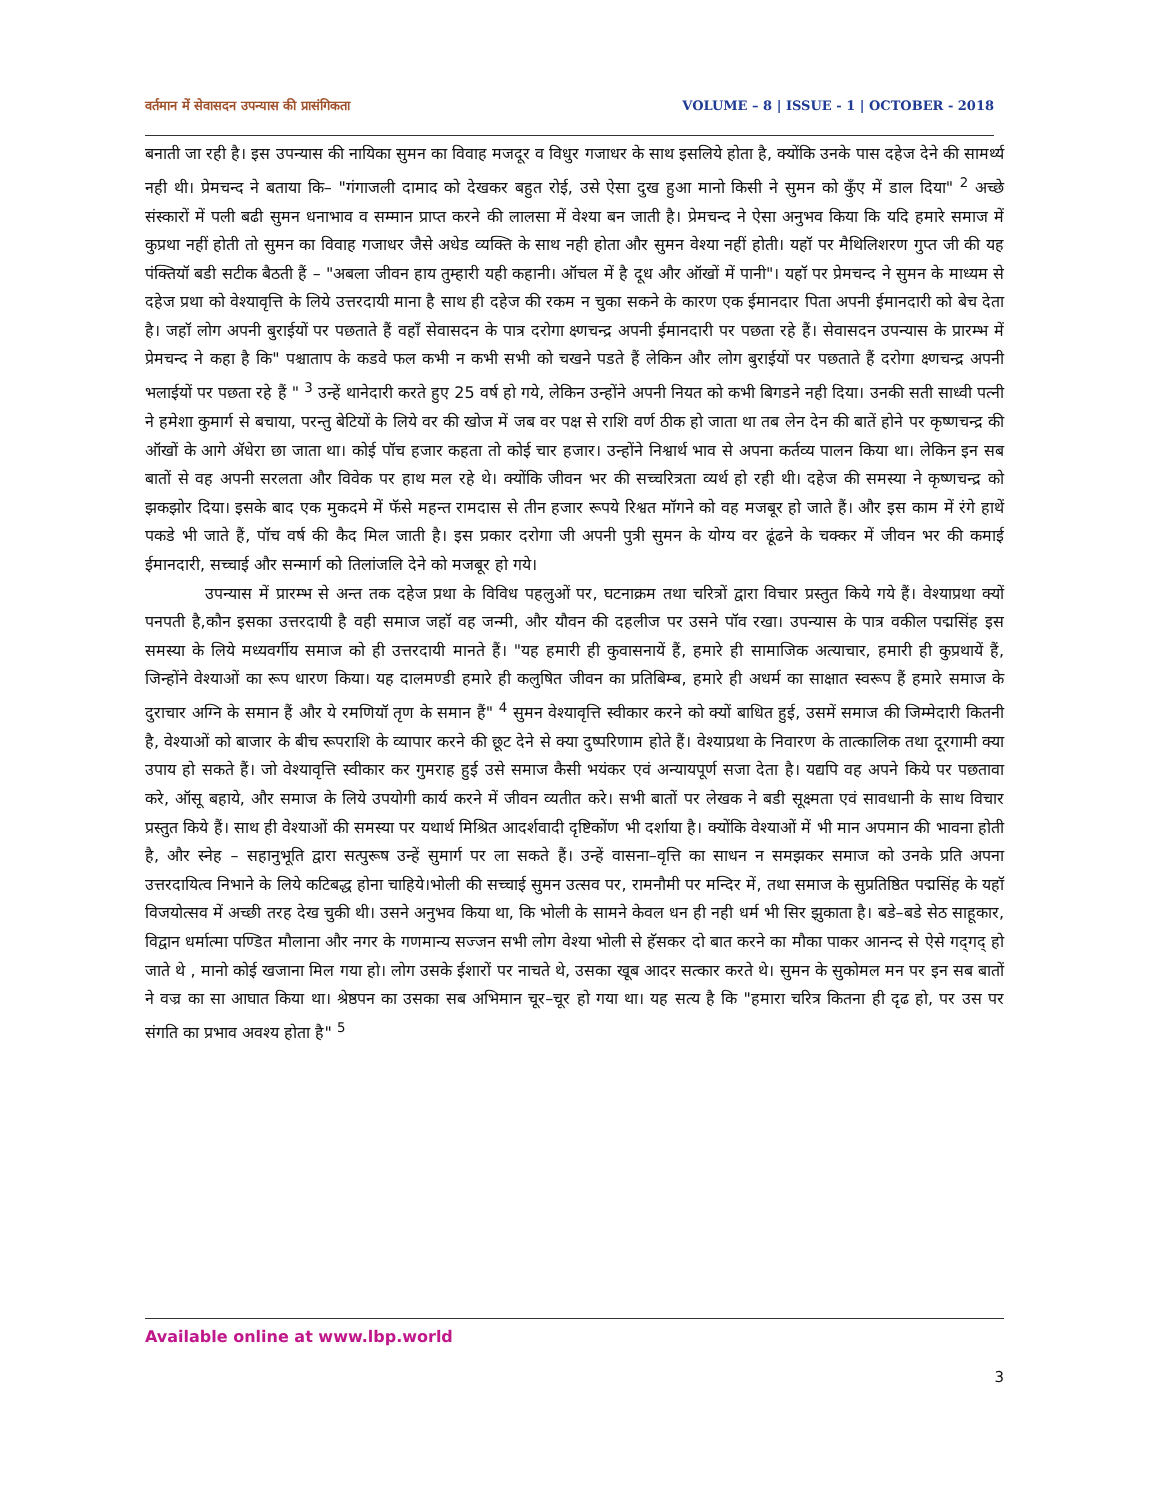वर्तमान में सेवासदन उपन्यास की प्रासंगिकता VOLUME – 8 | ISSUE - 1 | OCTOBER - 2018
बनाती जा रही है। इस उपन्यास की नायिका सुमन का विवाह मजदूर व विधुर गजाधर के साथ इसलिये होता है, क्योंकि उनके पास दहेज देने की सामर्थ्य नही थी। प्रेमचन्द ने बताया कि– "गंगाजली दामाद को देखकर बहुत रोई, उसे ऐसा दुख हुआ मानो किसी ने सुमन को कुँए में डाल दिया" <sup>2</sup> अच्छे संस्कारों में पली बढी सुमन धनाभाव व सम्मान प्राप्त करने की लालसा में वेश्या बन जाती है। प्रेमचन्द ने ऐसा अनुभव किया कि यदि हमारे समाज में कुप्रथा नहीं होती तो सुमन का विवाह गजाधर जैसे अधेड व्यक्ति के साथ नही होता और सुमन वेश्या नहीं होती। यहॉ पर मैथिलिशरण गुप्त जी की यह पंक्तियॉ बडी सटीक बैठती हैं – "अबला जीवन हाय तुम्हारी यही कहानी। ऑचल में है दूध और ऑखों में पानी"। यहॉ पर प्रेमचन्द ने सुमन के माध्यम से दहेज प्रथा को वेश्यावृत्ति के लिये उत्तरदायी माना है साथ ही दहेज की रकम न चुका सकने के कारण एक ईमानदार पिता अपनी ईमानदारी को बेच देता है। जहॉ लोग अपनी बुराईयों पर पछताते हैं वहॉं सेवासदन के पात्र दरोगा क्ष्णचन्द्र अपनी ईमानदारी पर पछता रहे हैं। सेवासदन उपन्यास के प्रारम्भ में प्रेमचन्द ने कहा है कि" पश्चाताप के कडवे फल कभी न कभी सभी को चखने पडते हैं लेकिन और लोग बुराईयों पर पछताते हैं दरोगा क्ष्णचन्द्र अपनी भलाईयों पर पछता रहे हैं " <sup>3</sup> उन्हें थानेदारी करते हुए 25 वर्ष हो गये, लेकिन उन्होंने अपनी नियत को कभी बिगडने नही दिया। उनकी सती साध्वी पत्नी ने हमेशा कुमार्ग से बचाया, परन्तु बेटियों के लिये वर की खोज में जब वर पक्ष से राशि वर्ण ठीक हो जाता था तब लेन देन की बातें होने पर कृष्णचन्द्र की ऑखों के आगे ॲधेरा छा जाता था। कोई पॉच हजार कहता तो कोई चार हजार। उन्होंने निश्वार्थ भाव से अपना कर्तव्य पालन किया था। लेकिन इन सब बातों से वह अपनी सरलता और विवेक पर हाथ मल रहे थे। क्योंकि जीवन भर की सच्चरित्रता व्यर्थ हो रही थी। दहेज की समस्या ने कृष्णचन्द्र को झकझोर दिया। इसके बाद एक मुकदमे में फॅसे महन्त रामदास से तीन हजार रूपये रिश्वत मॉगने को वह मजबूर हो जाते हैं। और इस काम में रंगे हाथें पकडे भी जाते हैं, पॉच वर्ष की कैद मिल जाती है। इस प्रकार दरोगा जी अपनी पुत्री सुमन के योग्य वर ढूंढने के चक्कर में जीवन भर की कमाई ईमानदारी, सच्चाई और सन्मार्ग को तिलांजलि देने को मजबूर हो गये।
उपन्यास में प्रारम्भ से अन्त तक दहेज प्रथा के विविध पहलुओं पर, घटनाक्रम तथा चरित्रों द्वारा विचार प्रस्तुत किये गये हैं। वेश्याप्रथा क्यों पनपती है,कौन इसका उत्तरदायी है वही समाज जहॉ वह जन्मी, और यौवन की दहलीज पर उसने पॉव रखा। उपन्यास के पात्र वकील पद्मसिंह इस समस्या के लिये मध्यवर्गीय समाज को ही उत्तरदायी मानते हैं। "यह हमारी ही कुवासनायें हैं, हमारे ही सामाजिक अत्याचार, हमारी ही कुप्रथायें हैं, जिन्होंने वेश्याओं का रूप धारण किया। यह दालमण्डी हमारे ही कलुषित जीवन का प्रतिबिम्ब, हमारे ही अधर्म का साक्षात स्वरूप हैं हमारे समाज के दुराचार अग्नि के समान हैं और ये रमणियॉ तृण के समान हैं" <sup>4</sup> सुमन वेश्यावृत्ति स्वीकार करने को क्यों बाधित हुई, उसमें समाज की जिम्मेदारी कितनी है, वेश्याओं को बाजार के बीच रूपराशि के व्यापार करने की छूट देने से क्या दुष्परिणाम होते हैं। वेश्याप्रथा के निवारण के तात्कालिक तथा दूरगामी क्या उपाय हो सकते हैं। जो वेश्यावृत्ति स्वीकार कर गुमराह हुई उसे समाज कैसी भयंकर एवं अन्यायपूर्ण सजा देता है। यद्यपि वह अपने किये पर पछतावा करे, ऑसू बहाये, और समाज के लिये उपयोगी कार्य करने में जीवन व्यतीत करे। सभी बातों पर लेखक ने बडी सूक्ष्मता एवं सावधानी के साथ विचार प्रस्तुत किये हैं। साथ ही वेश्याओं की समस्या पर यथार्थ मिश्रित आदर्शवादी दृष्टिकोंण भी दर्शाया है। क्योंकि वेश्याओं में भी मान अपमान की भावना होती है, और स्नेह – सहानुभूति द्वारा सत्पुरूष उन्हें सुमार्ग पर ला सकते हैं। उन्हें वासना–वृत्ति का साधन न समझकर समाज को उनके प्रति अपना उत्तरदायित्व निभाने के लिये कटिबद्ध होना चाहिये।भोली की सच्चाई सुमन उत्सव पर, रामनौमी पर मन्दिर में, तथा समाज के सुप्रतिष्ठित पद्मसिंह के यहॉ विजयोत्सव में अच्छी तरह देख चुकी थी। उसने अनुभव किया था, कि भोली के सामने केवल धन ही नही धर्म भी सिर झुकाता है। बडे–बडे सेठ साहूकार, विद्वान धर्मात्मा पण्डित मौलाना और नगर के गणमान्य सज्जन सभी लोग वेश्या भोली से हॅसकर दो बात करने का मौका पाकर आनन्द से ऐसे गद्‌गद्‌ हो जाते थे , मानो कोई खजाना मिल गया हो। लोग उसके ईशारों पर नाचते थे, उसका खूब आदर सत्कार करते थे। सुमन के सुकोमल मन पर इन सब बातों ने वज्र का सा आघात किया था। श्रेष्ठपन का उसका सब अभिमान चूर–चूर हो गया था। यह सत्य है कि "हमारा चरित्र कितना ही दृढ हो, पर उस पर संगति का प्रभाव अवश्य होता है" <sup>5</sup>
Available online at www.lbp.world
3